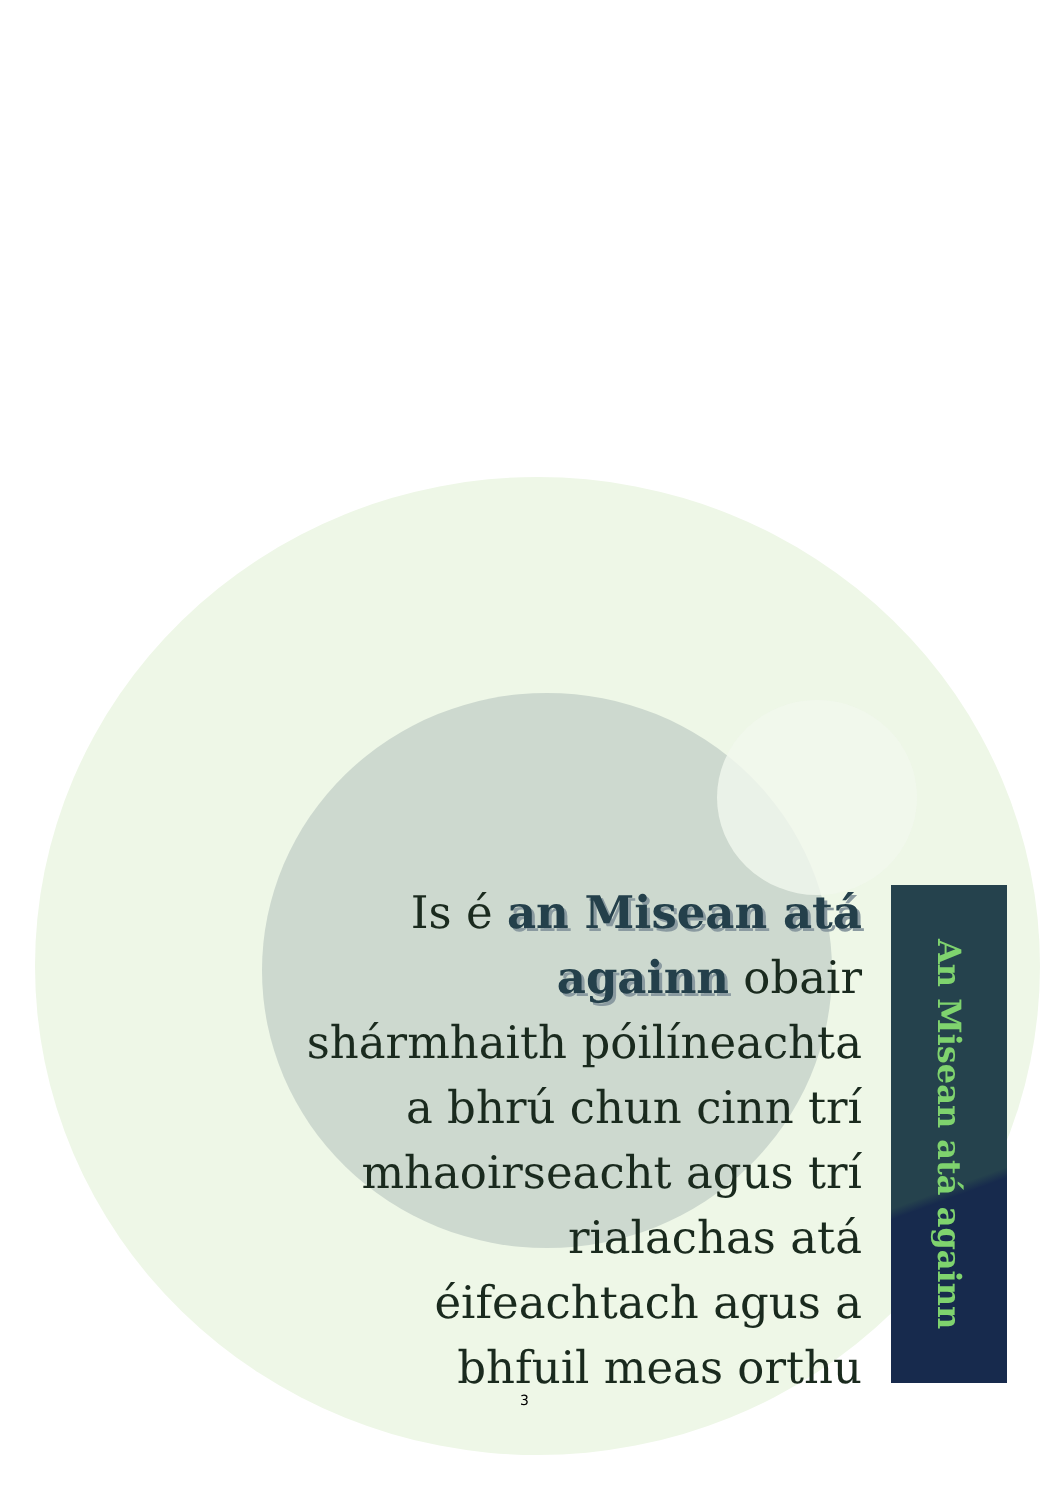Is é an Misean atá againn obair shármhaith póilíneachta a bhrú chun cinn trí mhaoirseacht agus trí rialachas atá éifeachtach agus a bhfuil meas orthu
An Misean atá againn
3